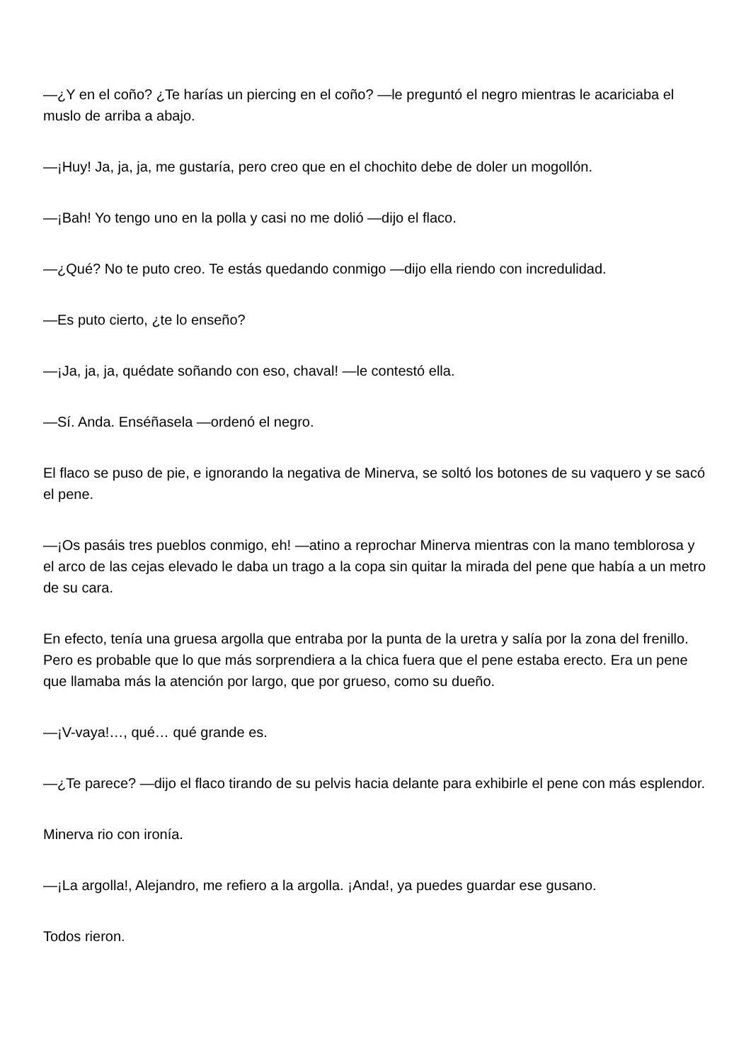—¿Y en el coño? ¿Te harías un piercing en el coño? —le preguntó el negro mientras le acariciaba el muslo de arriba a abajo.
—¡Huy! Ja, ja, ja, me gustaría, pero creo que en el chochito debe de doler un mogollón.
—¡Bah! Yo tengo uno en la polla y casi no me dolió —dijo el flaco.
—¿Qué? No te puto creo. Te estás quedando conmigo —dijo ella riendo con incredulidad.
—Es puto cierto, ¿te lo enseño?
—¡Ja, ja, ja, quédate soñando con eso, chaval! —le contestó ella.
—Sí. Anda. Enséñasela —ordenó el negro.
El flaco se puso de pie, e ignorando la negativa de Minerva, se soltó los botones de su vaquero y se sacó el pene.
—¡Os pasáis tres pueblos conmigo, eh! —atino a reprochar Minerva mientras con la mano temblorosa y el arco de las cejas elevado le daba un trago a la copa sin quitar la mirada del pene que había a un metro de su cara.
En efecto, tenía una gruesa argolla que entraba por la punta de la uretra y salía por la zona del frenillo. Pero es probable que lo que más sorprendiera a la chica fuera que el pene estaba erecto. Era un pene que llamaba más la atención por largo, que por grueso, como su dueño.
—¡V-vaya!…, qué… qué grande es.
—¿Te parece? —dijo el flaco tirando de su pelvis hacia delante para exhibirle el pene con más esplendor.
Minerva rio con ironía.
—¡La argolla!, Alejandro, me refiero a la argolla. ¡Anda!, ya puedes guardar ese gusano.
Todos rieron.